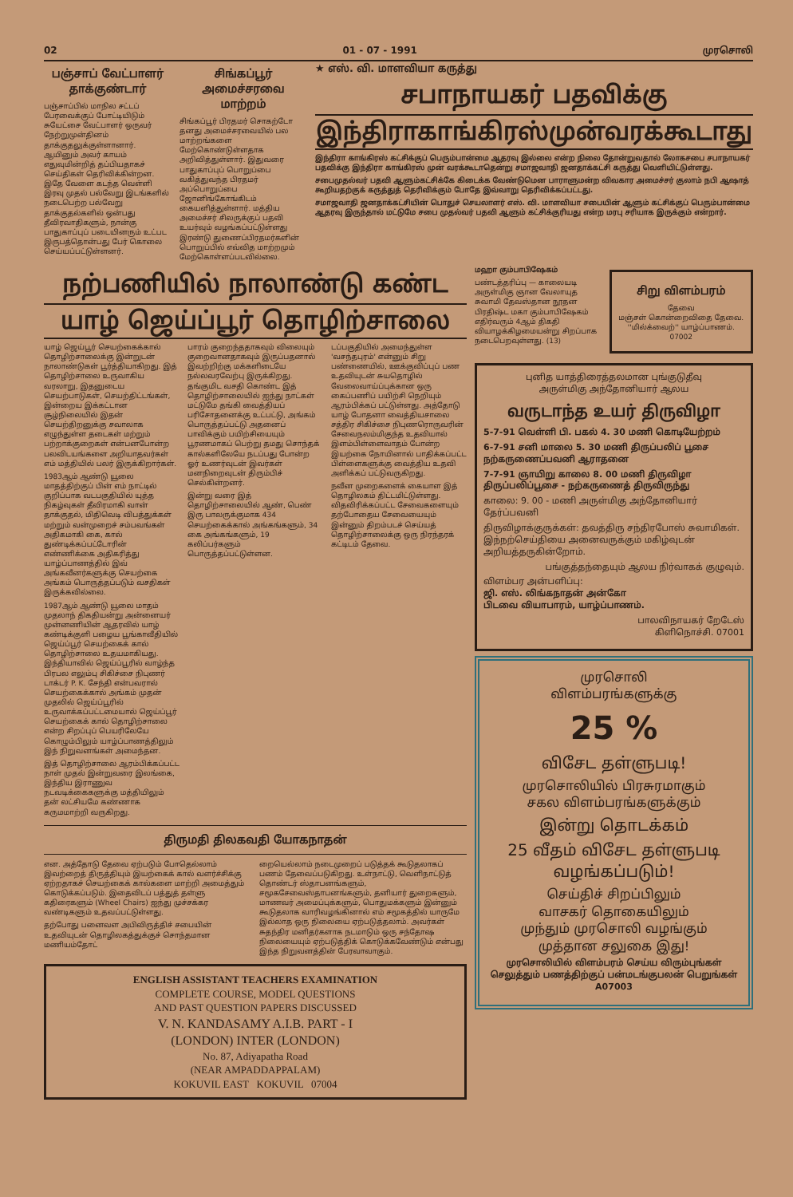02 01 - 07 - 1991 முரசொலி
பஞ்சாப் வேட்பாளர் தாக்குண்டார்
பஞ்சாப்பில் மாநில சட்டப் பேரவைக்குப் போட்டியிடும் சுயேட்சை வேட்பாளர் ஒருவர் நேற்றுமுன்தினம் தாக்குதலுக்குள்ளானார். ஆயினும் அவர் காயம் எதுவுமின்றித் தப்பியதாகச் செய்திகள் தெரிவிக்கின்றன. இதே வேளை கடந்த வெள்ளி இரவு முதல் பல்வேறு இடங்களில் நடைபெற்ற பல்வேறு தாக்குதல்களில் ஒன்பது தீவிரவாதிகளும், நான்கு பாதுகாப்புப் படையினரும் உட்பட இருபத்தொன்பது பேர் கொலை செய்யப்பட்டுள்ளனர்.
சிங்கப்பூர் அமைச்சரவை மாற்றம்
சிங்கப்பூர் பிரதமர் சொகற்டோ தனது அமைச்சரவையில் பல மாற்றங்களை மேற்கொண்டுள்ளதாக அறிவித்துள்ளார். இதுவரை பாதுகாப்புப் பொறுப்பை வகித்துவந்த பிரதமர் அப்பொறுப்பை ஜோனிங்கோங்கிடம் கையளித்துள்ளார். மத்திய அமைச்சர் சிலருக்குப் பதவி உயர்வும் வழங்கப்பட்டுள்ளது இரண்டு துணைப்பிரதமர்களின் பொறுப்பில் எவ்வித மாற்றமும் மேற்கொள்ளப்படவில்லை.
★ எஸ். வி. மாளவியா கருத்து
சபாநாயகர் பதவிக்கு
இந்திராகாங்கிரஸ்முன்வரக்கூடாது
இந்திரா காங்கிரஸ் கட்சிக்குப் பெரும்பான்மை ஆதரவு இல்லை என்ற நிலை தோன்றுவதால் லோகசபை சபாநாயகர் பதவிக்கு இந்திரா காங்கிரஸ் முன் வரக்கூடாதென்று சமாஜவாதி ஜனதாக்கட்சி கருத்து வெளியிட்டுள்ளது.
சபைமுதல்வர் பதவி ஆளும்கட்சிக்கே கிடைக்க வேண்டுமென பாராளுமன்ற விவகார அமைச்சர் குலாம் நபி ஆஷாத் கூறியதற்குக் கருத்துத் தெரிவிக்கும் போதே இவ்வாறு தெரிவிக்கப்பட்டது.
சமாஜவாதி ஜனதாக்கட்சியின் பொதுச் செயலாளர் எஸ். வி. மாளவியா சபையின் ஆளும் கட்சிக்குப் பெரும்பான்மை ஆதரவு இருந்தால் மட்டுமே சபை முதல்வர் பதவி ஆளும் கட்சிக்குரியது என்ற மரபு சரியாக இருக்கும் என்றார்.
நற்பணியில் நாலாண்டு கண்ட
யாழ் ஜெய்ப்பூர் தொழிற்சாலை
யாழ் ஜெய்பூர் செயற்கைக்கால் தொழிற்சாலைக்கு இன்றுடன் நாலாண்டுகள் பூர்த்தியாகிறது. இத் தொழிற்சாலை உருவாகிய வரலாறு, இதனுடைய செயற்பாடுகள், செயற்திட்டங்கள், இன்றைய இக்கட்டான சூழ்நிலையில் இதன் செயற்திறனுக்கு சவாலாக எழுந்துள்ள தடைகள் மற்றும் பற்றாக்குறைகள் என்பனபோன்ற பலவிடயங்களை அறியாதவர்கள் எம் மத்தியில் பலர் இருக்கிறார்கள்.
1983ஆம் ஆண்டு யூலை மாதத்திற்குப் பின் எம் நாட்டில் குறிப்பாக வடபகுதியில் யுத்த நிகழ்வுகள் தீவிரமாகி வான் தாக்குதல், மிதிவெடி விபத்துக்கள் மற்றும் வன்முறைச் சம்பவங்கள் அதிகமாகி கை, கால் துண்டிக்கப்பட்டோரின் எண்ணிக்கை அதிகரித்து யாழ்ப்பாணத்தில் இவ் அங்கவீனர்களுக்கு செயற்கை அங்கம் பொருத்தப்படும் வசதிகள் இருக்கவில்லை.
1987ஆம் ஆண்டு யூலை மாதம் முதலாந் திகதியன்று அன்னையர் முன்னணியின் ஆதரவில் யாழ் கண்டிக்குளி பழைய பூங்காவீதியில் ஜெய்ப்பூர் செயற்கைக் கால் தொழிற்சாலை உதயமாகியது. இந்தியாவில் ஜெய்ப்பூரில் வாழ்ந்த பிரபல எலும்பு சிகிச்சை நிபுணர் டாக்டர் P. K. சேந்தி என்பவரால் செயற்கைக்கால் அங்கம் முதன் முதலில் ஜெய்ப்பூரில் உருவாக்கப்பட்டமையால் ஜெய்ப்பூர் செயற்கைக் கால் தொழிற்சாலை என்ற சிறப்புப் பெயரிலேயே கொழும்பிலும் யாழ்ப்பாணத்திலும் இந் நிறுவனங்கள் அமைந்தன.
இத் தொழிற்சாலை ஆரம்பிக்கப்பட்ட நாள் முதல் இன்றுவரை இலங்கை, இந்திய இராணுவ நடவடிக்கைகளுக்கு மத்தியிலும் தன் லட்சியமே கண்ணாக கருமமாற்றி வருகிறது.
பாரம் குறைந்ததாகவும் விலையும் குறைவானதாகவும் இருப்பதனால் இவற்றிற்கு மக்களிடையே நல்லவரவேற்பு இருக்கிறது. தங்குமிட வசதி கொண்ட இத் தொழிற்சாலையில் ஐந்து நாட்கள் மட்டுமே தங்கி வைத்தியப் பரிசோதனைக்கு உட்பட்டு, அங்கம் பொருத்தப்பட்டு அதனைப் பாவிக்கும் பயிற்சியையும் பூரணமாகப் பெற்று தமது சொந்தக் கால்களிலேயே நடப்பது போன்ற ஓர் உணர்வுடன் இவர்கள் மனநிறைவுடன் திரும்பிச் செல்கின்றனர்.
இன்று வரை இத் தொழிற்சாலையில் ஆண், பெண் இரு பாலருக்குமாக 434 செயற்கைக்கால் அங்கங்களும், 34 கை அங்கங்களும், 19 கலிப்பர்களும் பொருத்தப்பட்டுள்ளன.
டப்பகுதியில் அமைந்துள்ள 'வசந்தபுரம்' என்னும் சிறு பண்ணையில், ஊக்குவிப்புப் பண உதவியுடன் சுயதொழில் வேலைவாய்ப்புக்கான ஒரு கைப்பணிப் பயிற்சி நெறியும் ஆரம்பிக்கப் பட்டுள்ளது. அத்தோடு யாழ் போதனா வைத்தியசாலை சத்திர சிகிச்சை நிபுணரொருவரின் சேவைநலம்மிகுந்த உதவியால் இளம்பிள்ளைவாதம் போன்ற இயற்கை நோயினால் பாதிக்கப்பட்ட பிள்ளைகளுக்கு வைத்திய உதவி அளிக்கப் பட்டுவருகிறது.
நவீன முறைகளைக் கையாள இத் தொழிலகம் திட்டமிட்டுள்ளது. விதவிரிக்கப்பட்ட சேவைகளையும் தற்போதைய சேவையையும் இன்னும் திறம்படச் செய்யத் தொழிற்சாலைக்கு ஒரு நிரந்தரக் கட்டிடம் தேவை.
திருமதி திலகவதி யோகநாதன்
என. அத்தோடு தேவை ஏற்படும் போதெல்லாம் இவற்றைத் திருத்தியும் இயற்கைக் கால் வளர்ச்சிக்கு ஏற்றதாகச் செயற்கைக் கால்களை மாற்றி அமைத்தும் கொடுக்கப்படும். இதைவிடப் பத்துத் தள்ளு கதிரைகளும் (Wheel Chairs) ஐந்து முச்சக்கர வண்டிகளும் உதவப்பட்டுள்ளது.
தற்போது பனைவள அபிவிருத்திச் சபையின் உதவியுடன் தொழிலகத்துக்குச் சொந்தமான மணியம்தோட்
றையெல்லாம் நடைமுறைப் படுத்தக் கூடுதலாகப் பணம் தேவைப்படுகிறது. உள்நாட்டு, வெளிநாட்டுத் தொண்டர் ஸ்தாபனங்களும், சமூகசேவைஸ்தாபனங்களும், தனியார் துறைகளும், மாணவர் அமைப்புக்களும், பொதுமக்களும் இன்னும் கூடுதலாக வாரிவழங்கினால் எம் சமூகத்தில் யாருமே இல்லாத ஒரு நிலையை ஏற்படுத்தலாம். அவர்கள் சுதந்திர மனிதர்களாக நடமாடும் ஒரு சந்தோஷ நிலையையும் ஏற்படுத்திக் கொடுக்கவேண்டும் என்பது இந்த நிறுவனத்தின் பேரவாவாகும்.
ENGLISH ASSISTANT TEACHERS EXAMINATION
COMPLETE COURSE, MODEL QUESTIONS
AND PAST QUESTION PAPERS DISCUSSED
V. N. KANDASAMY A.I.B. PART - I
(LONDON) INTER (LONDON)
No. 87, Adiyapatha Road
(NEAR AMPADDAPPALAM)
KOKUVIL EAST KOKUVIL 07004
மஹா கும்பாபிஷேகம்
பண்டத்தரிப்பு — காலையடி அருள்மிகு ஞான வேலாயுத சுவாமி தேவஸ்தான நூதன பிரதிஷ்ட மகா கும்பாபிஷேகம் எதிர்வரும் 4ஆம் திகதி வியாழக்கிழமையன்று சிறப்பாக நடைபெறவுள்ளது. (13)
சிறு விளம்பரம்
தேவை
மஞ்சள் கொன்றைவிதை தேவை. ''மில்க்வைற்'' யாழ்ப்பாணம். 07002
புனித யாத்திரைத்தலமான புங்குடுதீவு
அருள்மிகு அந்தோனியார் ஆலய
வருடாந்த உயர் திருவிழா
5-7-91 வெள்ளி பி. பகல் 4. 30 மணி கொடியேற்றம்
6-7-91 சனி மாலை 5. 30 மணி திருப்பலிப் பூசை நற்கருணைப்பவனி ஆராதனை
7-7-91 ஞாயிறு காலை 8. 00 மணி திருவிழா திருப்பலிப்பூசை - நற்கருணைத் திருவிருந்து
காலை: 9. 00 - மணி அருள்மிகு அந்தோனியார் தேர்ப்பவனி
திருவிழாக்குருக்கள்: தவத்திரு சந்திரபோஸ் சுவாமிகள். இந்நற்செய்தியை அனைவருக்கும் மகிழ்வுடன் அறியத்தருகின்றோம்.
பங்குத்தந்தையும் ஆலய நிர்வாகக் குழுவும்.
விளம்பர அன்பளிப்பு:
ஜி. எஸ். லிங்கநாதன் அன்கோ
பிடவை வியாபாரம், யாழ்ப்பாணம்.
பாலவிநாயகர் றேடேஸ்
கிளிநொச்சி. 07001
முரசொலி
விளம்பரங்களுக்கு
25 %
விசேட தள்ளுபடி!
முரசொலியில் பிரசுரமாகும்
சகல விளம்பரங்களுக்கும்
இன்று தொடக்கம்
25 வீதம் விசேட தள்ளுபடி வழங்கப்படும்!
செய்திச் சிறப்பிலும்
வாசகர் தொகையிலும்
முந்தும் முரசொலி வழங்கும்
முத்தான சலுகை இது!
முரசொலியில் விளம்பரம் செய்ய விரும்புங்கள்
செலுத்தும் பணத்திற்குப் பன்மடங்குபலன் பெறுங்கள் A07003